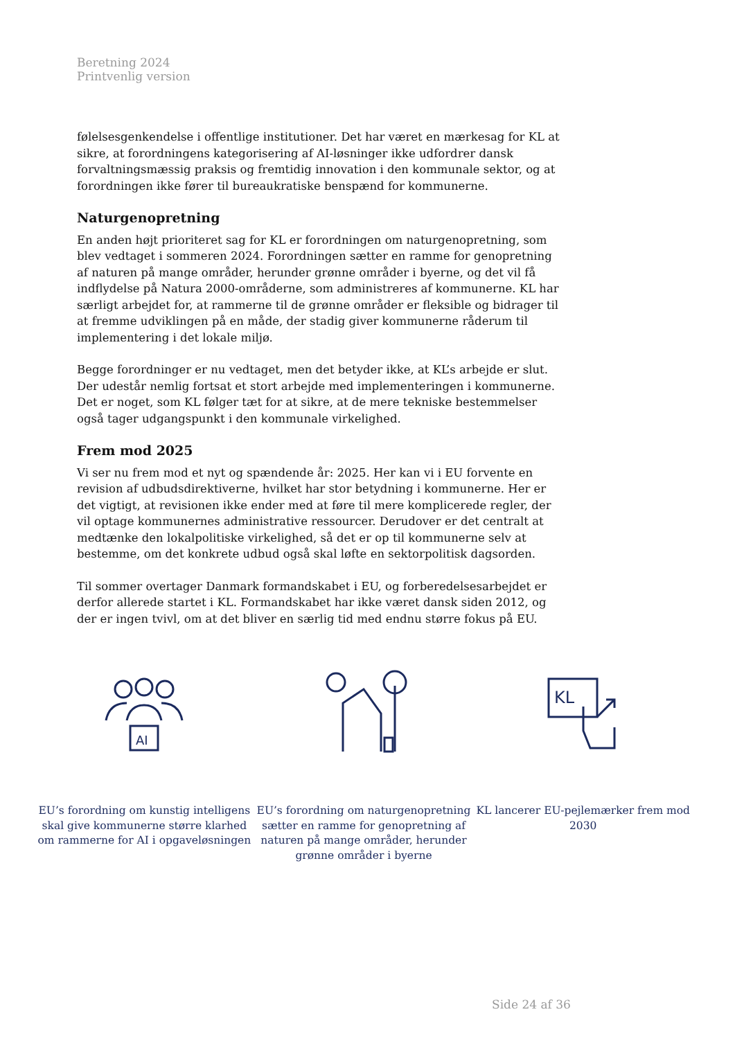Beretning 2024
Printvenlig version
følelsesgenkendelse i offentlige institutioner. Det har været en mærkesag for KL at sikre, at forordningens kategorisering af AI-løsninger ikke udfordrer dansk forvaltningsmæssig praksis og fremtidig innovation i den kommunale sektor, og at forordningen ikke fører til bureaukratiske benspænd for kommunerne.
Naturgenopretning
En anden højt prioriteret sag for KL er forordningen om naturgenopretning, som blev vedtaget i sommeren 2024. Forordningen sætter en ramme for genopretning af naturen på mange områder, herunder grønne områder i byerne, og det vil få indflydelse på Natura 2000-områderne, som administreres af kommunerne. KL har særligt arbejdet for, at rammerne til de grønne områder er fleksible og bidrager til at fremme udviklingen på en måde, der stadig giver kommunerne råderum til implementering i det lokale miljø.
Begge forordninger er nu vedtaget, men det betyder ikke, at KL’s arbejde er slut. Der udestår nemlig fortsat et stort arbejde med implementeringen i kommunerne. Det er noget, som KL følger tæt for at sikre, at de mere tekniske bestemmelser også tager udgangspunkt i den kommunale virkelighed.
Frem mod 2025
Vi ser nu frem mod et nyt og spændende år: 2025. Her kan vi i EU forvente en revision af udbudsdirektiverne, hvilket har stor betydning i kommunerne. Her er det vigtigt, at revisionen ikke ender med at føre til mere komplicerede regler, der vil optage kommunernes administrative ressourcer. Derudover er det centralt at medtænke den lokalpolitiske virkelighed, så det er op til kommunerne selv at bestemme, om det konkrete udbud også skal løfte en sektorpolitisk dagsorden.
Til sommer overtager Danmark formandskabet i EU, og forberedelsesarbejdet er derfor allerede startet i KL. Formandskabet har ikke været dansk siden 2012, og der er ingen tvivl, om at det bliver en særlig tid med endnu større fokus på EU.
AI
EU’s forordning om kunstig intelligens skal give kommunerne større klarhed om rammerne for AI i opgaveløsningen
EU’s forordning om naturgenopretning sætter en ramme for genopretning af naturen på mange områder, herunder grønne områder i byerne
KL
KL lancerer EU-pejlemærker frem mod 2030
Side 24 af 36